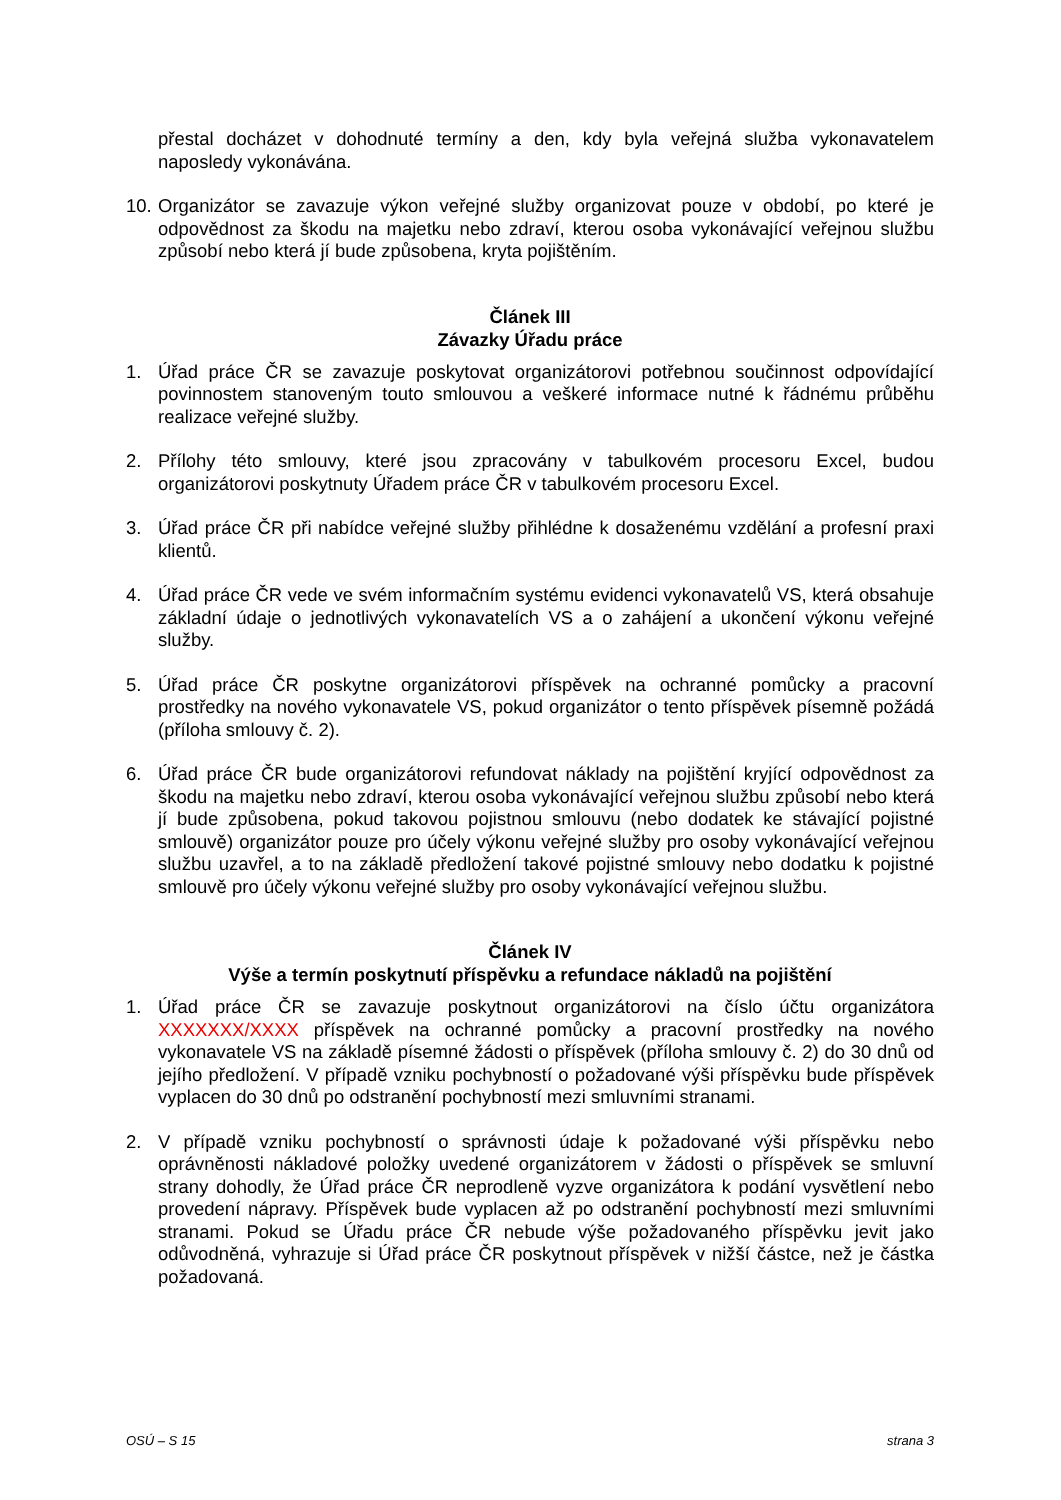přestal docházet v dohodnuté termíny a den, kdy byla veřejná služba vykonavatelem naposledy vykonávána.
10.
Organizátor se zavazuje výkon veřejné služby organizovat pouze v období, po které je odpovědnost za škodu na majetku nebo zdraví, kterou osoba vykonávající veřejnou službu způsobí nebo která jí bude způsobena, kryta pojištěním.
Článek III
Závazky Úřadu práce
1. Úřad práce ČR se zavazuje poskytovat organizátorovi potřebnou součinnost odpovídající povinnostem stanoveným touto smlouvou a veškeré informace nutné k řádnému průběhu realizace veřejné služby.
2. Přílohy této smlouvy, které jsou zpracovány v tabulkovém procesoru Excel, budou organizátorovi poskytnuty Úřadem práce ČR v tabulkovém procesoru Excel.
3. Úřad práce ČR při nabídce veřejné služby přihlédne k dosaženému vzdělání a profesní praxi klientů.
4. Úřad práce ČR vede ve svém informačním systému evidenci vykonavatelů VS, která obsahuje základní údaje o jednotlivých vykonavatelích VS a o zahájení a ukončení výkonu veřejné služby.
5. Úřad práce ČR poskytne organizátorovi příspěvek na ochranné pomůcky a pracovní prostředky na nového vykonavatele VS, pokud organizátor o tento příspěvek písemně požádá (příloha smlouvy č. 2).
6. Úřad práce ČR bude organizátorovi refundovat náklady na pojištění kryjící odpovědnost za škodu na majetku nebo zdraví, kterou osoba vykonávající veřejnou službu způsobí nebo která jí bude způsobena, pokud takovou pojistnou smlouvu (nebo dodatek ke stávající pojistné smlouvě) organizátor pouze pro účely výkonu veřejné služby pro osoby vykonávající veřejnou službu uzavřel, a to na základě předložení takové pojistné smlouvy nebo dodatku k pojistné smlouvě pro účely výkonu veřejné služby pro osoby vykonávající veřejnou službu.
Článek IV
Výše a termín poskytnutí příspěvku a refundace nákladů na pojištění
1. Úřad práce ČR se zavazuje poskytnout organizátorovi na číslo účtu organizátora XXXXXXX/XXXX příspěvek na ochranné pomůcky a pracovní prostředky na nového vykonavatele VS na základě písemné žádosti o příspěvek (příloha smlouvy č. 2) do 30 dnů od jejího předložení. V případě vzniku pochybností o požadované výši příspěvku bude příspěvek vyplacen do 30 dnů po odstranění pochybností mezi smluvními stranami.
2. V případě vzniku pochybností o správnosti údaje k požadované výši příspěvku nebo oprávněnosti nákladové položky uvedené organizátorem v žádosti o příspěvek se smluvní strany dohodly, že Úřad práce ČR neprodleně vyzve organizátora k podání vysvětlení nebo provedení nápravy. Příspěvek bude vyplacen až po odstranění pochybností mezi smluvními stranami. Pokud se Úřadu práce ČR nebude výše požadovaného příspěvku jevit jako odůvodněná, vyhrazuje si Úřad práce ČR poskytnout příspěvek v nižší částce, než je částka požadovaná.
OSÚ – S 15 strana 3